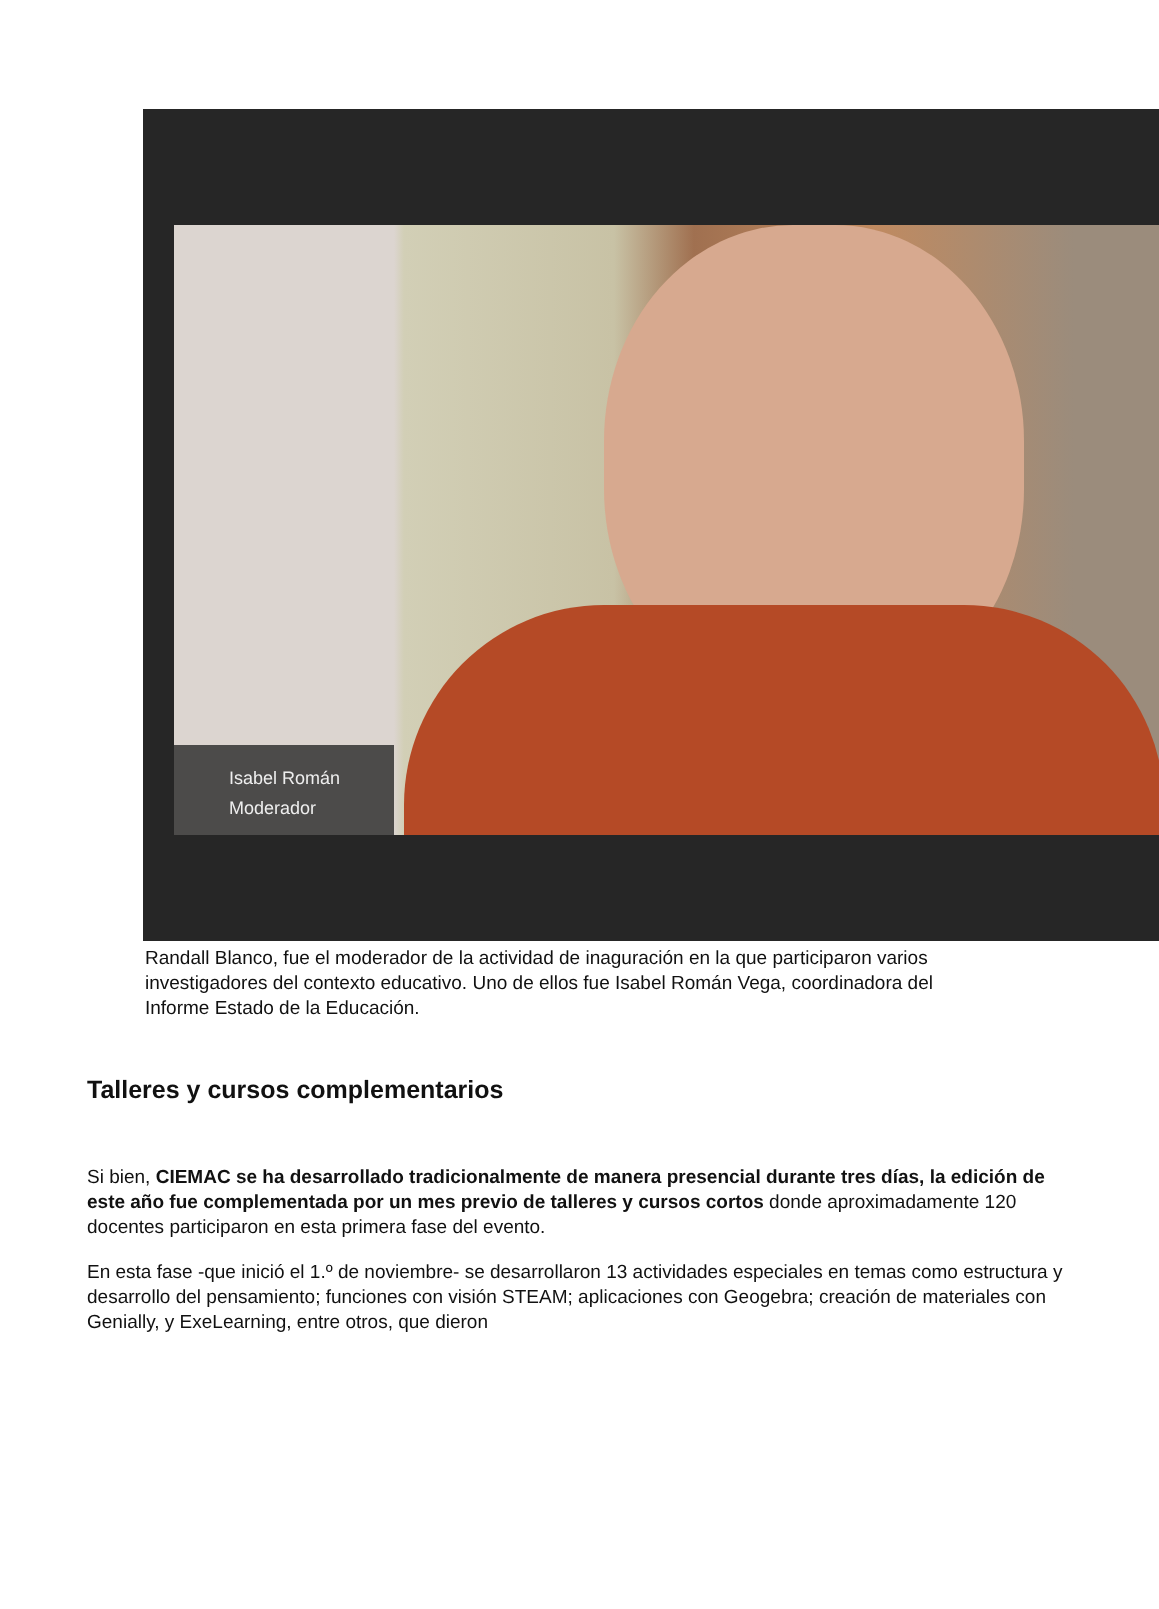Isabel Román
Moderador
Randall Blanco, fue el moderador de la actividad de inaguración en la que participaron varios investigadores del contexto educativo. Uno de ellos fue Isabel Román Vega, coordinadora del Informe Estado de la Educación.
Talleres y cursos complementarios
Si bien, CIEMAC se ha desarrollado tradicionalmente de manera presencial durante tres días, la edición de este año fue complementada por un mes previo de talleres y cursos cortos donde aproximadamente 120 docentes participaron en esta primera fase del evento.
En esta fase -que inició el 1.º de noviembre- se desarrollaron 13 actividades especiales en temas como estructura y desarrollo del pensamiento; funciones con visión STEAM; aplicaciones con Geogebra; creación de materiales con Genially, y ExeLearning, entre otros, que dieron